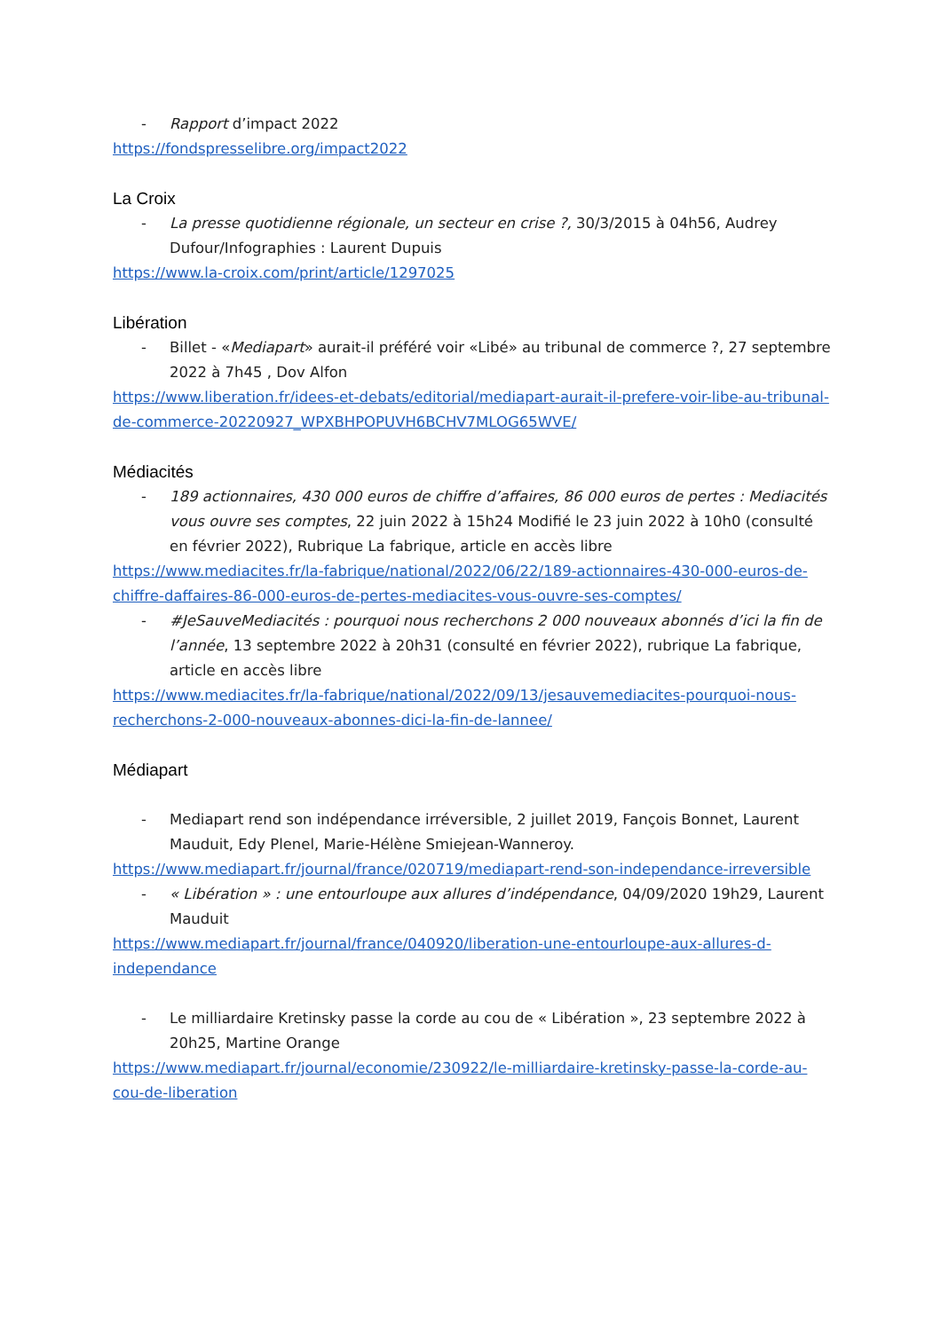- Rapport d’impact 2022
https://fondspresselibre.org/impact2022
La Croix
- La presse quotidienne régionale, un secteur en crise ?, 30/3/2015 à 04h56, Audrey Dufour/Infographies : Laurent Dupuis
https://www.la-croix.com/print/article/1297025
Libération
- Billet - «Mediapart» aurait-il préféré voir «Libé» au tribunal de commerce ?, 27 septembre 2022 à 7h45 , Dov Alfon
https://www.liberation.fr/idees-et-debats/editorial/mediapart-aurait-il-prefere-voir-libe-au-tribunal-de-commerce-20220927_WPXBHPOPUVH6BCHV7MLOG65WVE/
Médiacités
- 189 actionnaires, 430 000 euros de chiffre d’affaires, 86 000 euros de pertes : Mediacités vous ouvre ses comptes, 22 juin 2022 à 15h24 Modifié le 23 juin 2022 à 10h0 (consulté en février 2022), Rubrique La fabrique, article en accès libre
https://www.mediacites.fr/la-fabrique/national/2022/06/22/189-actionnaires-430-000-euros-de-chiffre-daffaires-86-000-euros-de-pertes-mediacites-vous-ouvre-ses-comptes/
- #JeSauveMediacités : pourquoi nous recherchons 2 000 nouveaux abonnés d’ici la fin de l’année, 13 septembre 2022 à 20h31 (consulté en février 2022), rubrique La fabrique, article en accès libre
https://www.mediacites.fr/la-fabrique/national/2022/09/13/jesauvemediacites-pourquoi-nous-recherchons-2-000-nouveaux-abonnes-dici-la-fin-de-lannee/
Médiapart
- Mediapart rend son indépendance irréversible, 2 juillet 2019, Fançois Bonnet, Laurent Mauduit, Edy Plenel, Marie-Hélène Smiejean-Wanneroy.
https://www.mediapart.fr/journal/france/020719/mediapart-rend-son-independance-irreversible
- « Libération » : une entourloupe aux allures d’indépendance, 04/09/2020 19h29, Laurent Mauduit
https://www.mediapart.fr/journal/france/040920/liberation-une-entourloupe-aux-allures-d-independance
- Le milliardaire Kretinsky passe la corde au cou de « Libération », 23 septembre 2022 à 20h25, Martine Orange
https://www.mediapart.fr/journal/economie/230922/le-milliardaire-kretinsky-passe-la-corde-au-cou-de-liberation